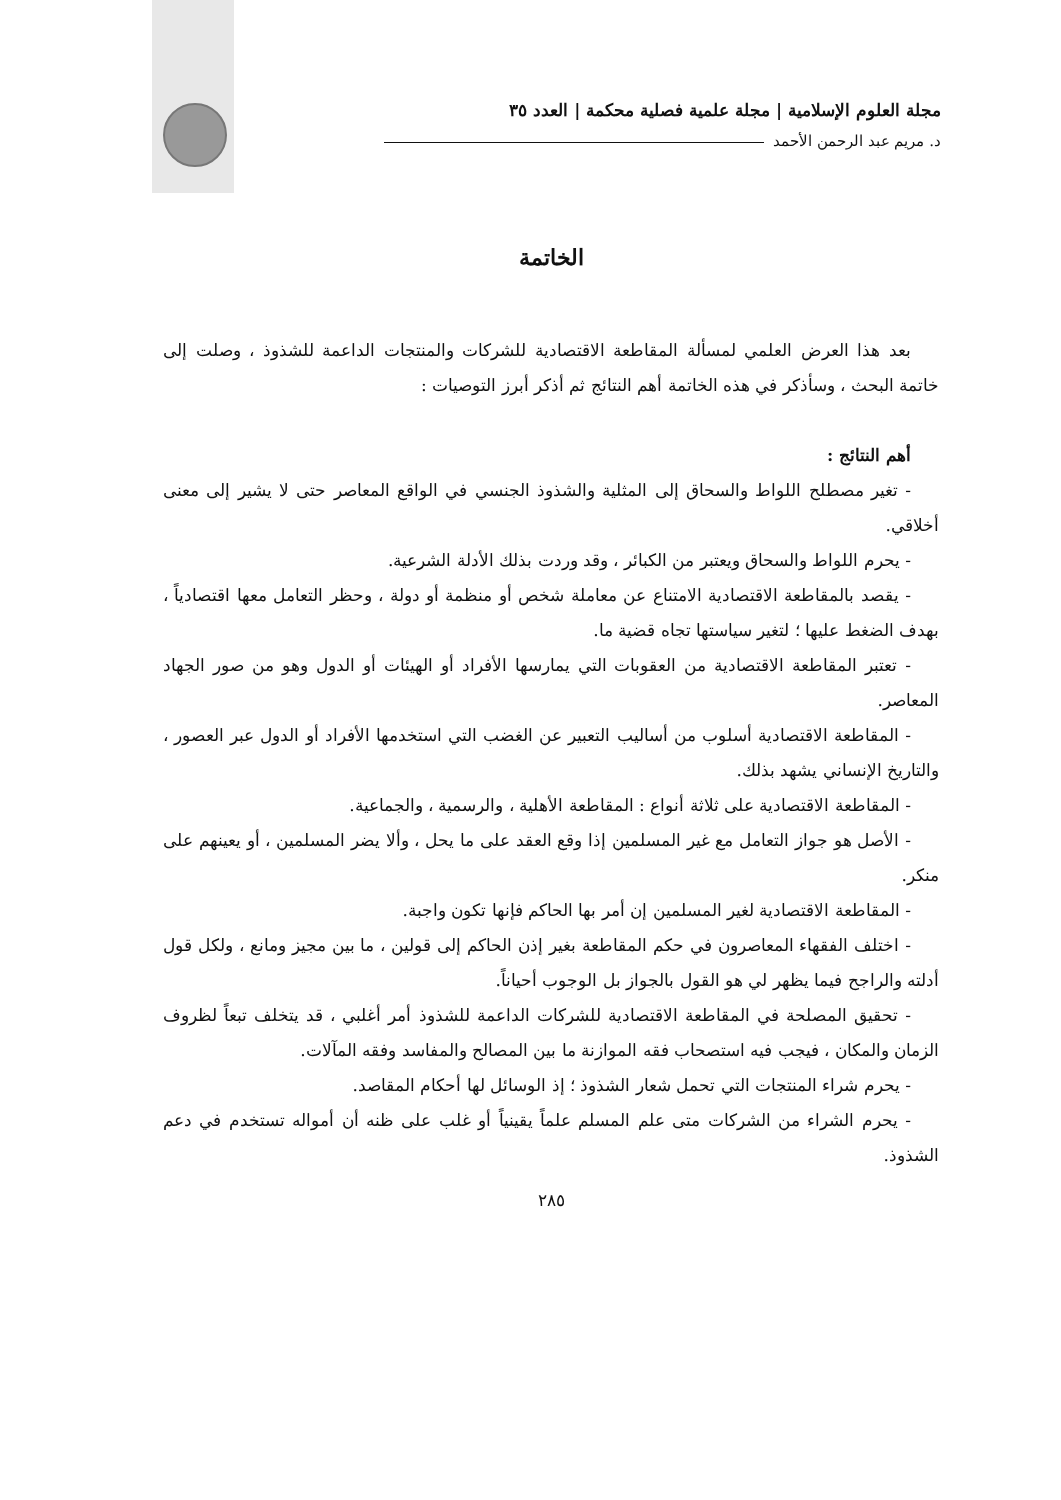مجلة العلوم الإسلامية | مجلة علمية فصلية محكمة | العدد ٣٥
د. مريم عبد الرحمن الأحمد
الخاتمة
بعد هذا العرض العلمي لمسألة المقاطعة الاقتصادية للشركات والمنتجات الداعمة للشذوذ ، وصلت إلى خاتمة البحث ، وسأذكر في هذه الخاتمة أهم النتائج ثم أذكر أبرز التوصيات :
أهم النتائج :
- تغير مصطلح اللواط والسحاق إلى المثلية والشذوذ الجنسي في الواقع المعاصر حتى لا يشير إلى معنى أخلاقي.
- يحرم اللواط والسحاق ويعتبر من الكبائر ، وقد وردت بذلك الأدلة الشرعية.
- يقصد بالمقاطعة الاقتصادية الامتناع عن معاملة شخص أو منظمة أو دولة ، وحظر التعامل معها اقتصادياً ، بهدف الضغط عليها ؛ لتغير سياستها تجاه قضية ما.
- تعتبر المقاطعة الاقتصادية من العقوبات التي يمارسها الأفراد أو الهيئات أو الدول وهو من صور الجهاد المعاصر.
- المقاطعة الاقتصادية أسلوب من أساليب التعبير عن الغضب التي استخدمها الأفراد أو الدول عبر العصور ، والتاريخ الإنساني يشهد بذلك.
- المقاطعة الاقتصادية على ثلاثة أنواع : المقاطعة الأهلية ، والرسمية ، والجماعية.
- الأصل هو جواز التعامل مع غير المسلمين إذا وقع العقد على ما يحل ، وألا يضر المسلمين ، أو يعينهم على منكر.
- المقاطعة الاقتصادية لغير المسلمين إن أمر بها الحاكم فإنها تكون واجبة.
- اختلف الفقهاء المعاصرون في حكم المقاطعة بغير إذن الحاكم إلى قولين ، ما بين مجيز ومانع ، ولكل قول أدلته والراجح فيما يظهر لي هو القول بالجواز بل الوجوب أحياناً.
- تحقيق المصلحة في المقاطعة الاقتصادية للشركات الداعمة للشذوذ أمر أغلبي ، قد يتخلف تبعاً لظروف الزمان والمكان ، فيجب فيه استصحاب فقه الموازنة ما بين المصالح والمفاسد وفقه المآلات.
- يحرم شراء المنتجات التي تحمل شعار الشذوذ ؛ إذ الوسائل لها أحكام المقاصد.
- يحرم الشراء من الشركات متى علم المسلم علماً يقينياً أو غلب على ظنه أن أمواله تستخدم في دعم الشذوذ.
٢٨٥